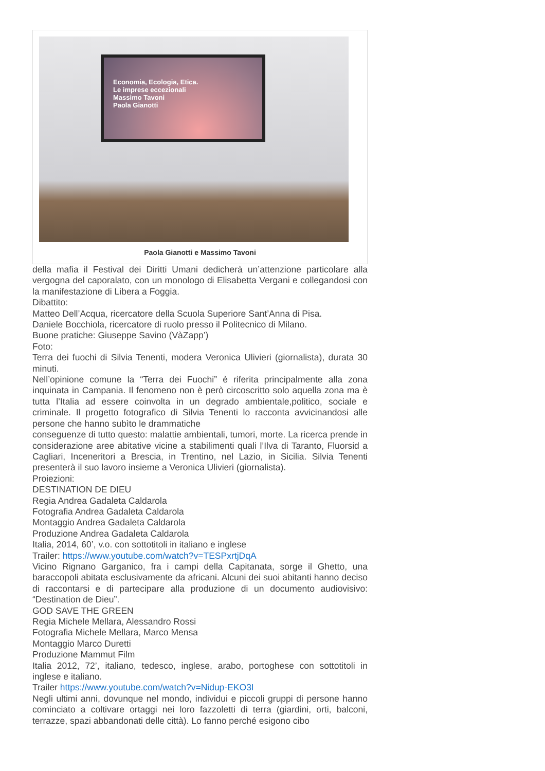Economia, Ecologia, Etica.
Le imprese eccezionali
Massimo Tavoni
Paola Gianotti
Paola Gianotti e Massimo Tavoni
della mafia il Festival dei Diritti Umani dedicherà un’attenzione particolare alla vergogna del caporalato, con un monologo di Elisabetta Vergani e collegandosi con la manifestazione di Libera a Foggia.
Dibattito:
Matteo Dell’Acqua, ricercatore della Scuola Superiore Sant’Anna di Pisa.
Daniele Bocchiola, ricercatore di ruolo presso il Politecnico di Milano.
Buone pratiche: Giuseppe Savino (VàZapp’)
Foto:
Terra dei fuochi di Silvia Tenenti, modera Veronica Ulivieri (giornalista), durata 30 minuti.
Nell’opinione comune la “Terra dei Fuochi” è riferita principalmente alla zona inquinata in Campania. Il fenomeno non è però circoscritto solo aquella zona ma è tutta l’Italia ad essere coinvolta in un degrado ambientale,politico, sociale e criminale. Il progetto fotografico di Silvia Tenenti lo racconta avvicinandosi alle persone che hanno subìto le drammatiche
conseguenze di tutto questo: malattie ambientali, tumori, morte. La ricerca prende in considerazione aree abitative vicine a stabilimenti quali l’Ilva di Taranto, Fluorsid a Cagliari, Inceneritori a Brescia, in Trentino, nel Lazio, in Sicilia. Silvia Tenenti presenterà il suo lavoro insieme a Veronica Ulivieri (giornalista).
Proiezioni:
DESTINATION DE DIEU
Regia Andrea Gadaleta Caldarola
Fotografia Andrea Gadaleta Caldarola
Montaggio Andrea Gadaleta Caldarola
Produzione Andrea Gadaleta Caldarola
Italia, 2014, 60’, v.o. con sottotitoli in italiano e inglese
Trailer: https://www.youtube.com/watch?v=TESPxrtjDqA
Vicino Rignano Garganico, fra i campi della Capitanata, sorge il Ghetto, una baraccopoli abitata esclusivamente da africani. Alcuni dei suoi abitanti hanno deciso di raccontarsi e di partecipare alla produzione di un documento audiovisivo: “Destination de Dieu”.
GOD SAVE THE GREEN
Regia Michele Mellara, Alessandro Rossi
Fotografia Michele Mellara, Marco Mensa
Montaggio Marco Duretti
Produzione Mammut Film
Italia 2012, 72’, italiano, tedesco, inglese, arabo, portoghese con sottotitoli in inglese e italiano.
Trailer https://www.youtube.com/watch?v=Nidup-EKO3I
Negli ultimi anni, dovunque nel mondo, individui e piccoli gruppi di persone hanno cominciato a coltivare ortaggi nei loro fazzoletti di terra (giardini, orti, balconi, terrazze, spazi abbandonati delle città). Lo fanno perché esigono cibo